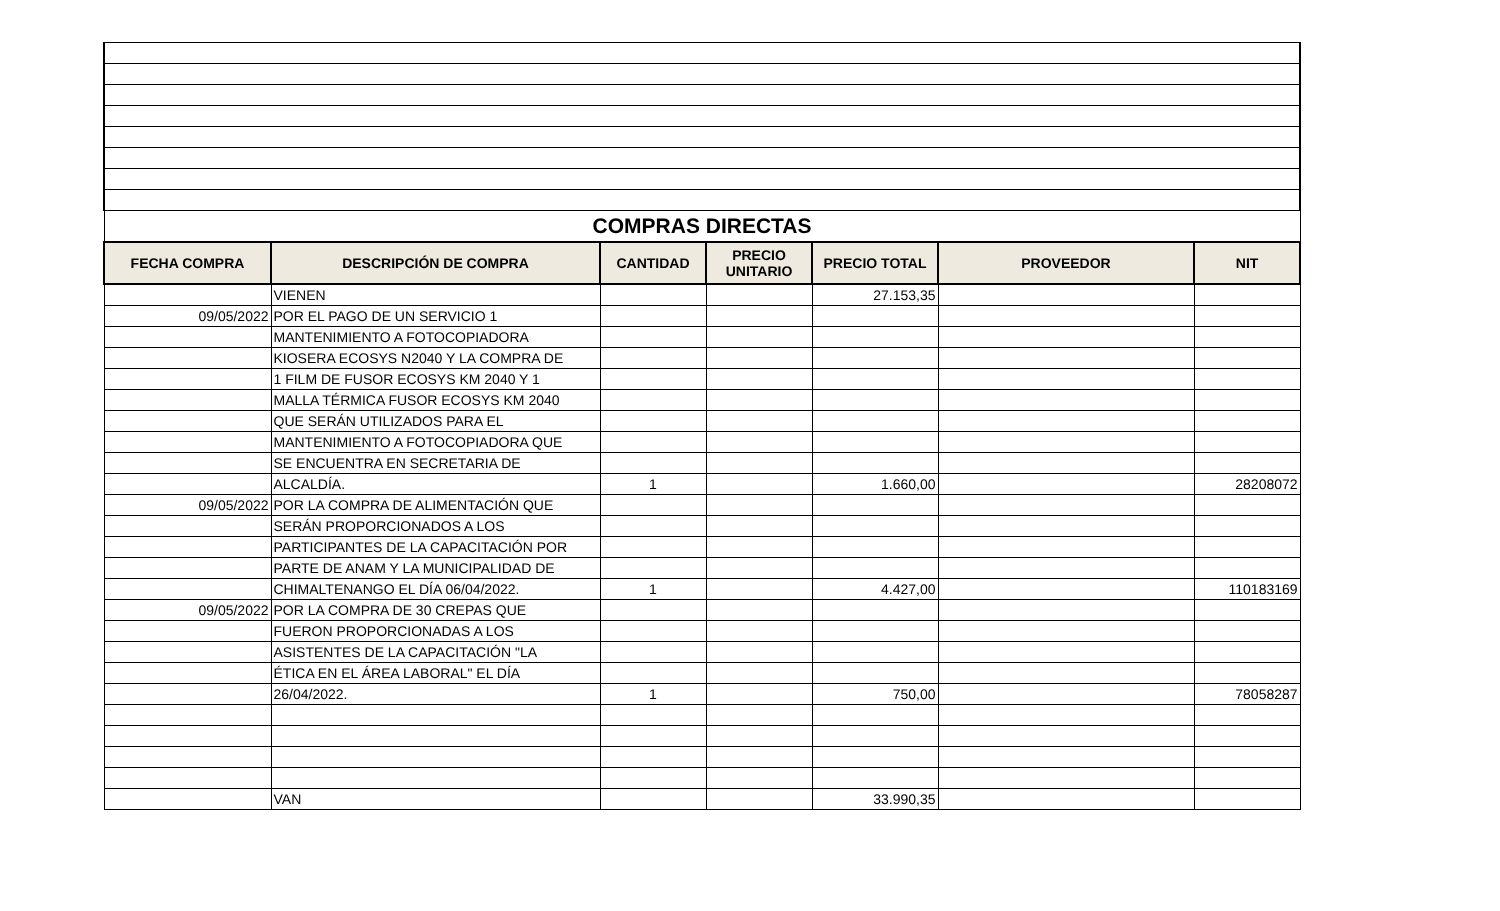| COMPRAS DIRECTAS | | | | | | |
| FECHA COMPRA | DESCRIPCIÓN DE COMPRA | CANTIDAD | PRECIO UNITARIO | PRECIO TOTAL | PROVEEDOR | NIT |
| | VIENEN | | | 27.153,35 | | |
| 09/05/2022 | POR EL PAGO DE UN SERVICIO 1 | | | | | |
| | MANTENIMIENTO A FOTOCOPIADORA | | | | | |
| | KIOSERA ECOSYS N2040 Y LA COMPRA DE | | | | | |
| | 1 FILM DE FUSOR ECOSYS KM 2040 Y 1 | | | | | |
| | MALLA TÉRMICA FUSOR ECOSYS KM 2040 | | | | | |
| | QUE SERÁN UTILIZADOS PARA EL | | | | | |
| | MANTENIMIENTO A FOTOCOPIADORA QUE | | | | | |
| | SE ENCUENTRA EN SECRETARIA DE | | | | | |
| | ALCALDÍA. | 1 | | 1.660,00 | | 28208072 |
| 09/05/2022 | POR LA COMPRA DE ALIMENTACIÓN QUE | | | | | |
| | SERÁN PROPORCIONADOS A LOS | | | | | |
| | PARTICIPANTES DE LA CAPACITACIÓN POR | | | | | |
| | PARTE DE ANAM Y LA MUNICIPALIDAD DE | | | | | |
| | CHIMALTENANGO EL DÍA 06/04/2022. | 1 | | 4.427,00 | | 110183169 |
| 09/05/2022 | POR LA COMPRA DE 30 CREPAS QUE | | | | | |
| | FUERON PROPORCIONADAS A LOS | | | | | |
| | ASISTENTES DE LA CAPACITACIÓN "LA | | | | | |
| | ÉTICA EN EL ÁREA LABORAL" EL DÍA | | | | | |
| | 26/04/2022. | 1 | | 750,00 | | 78058287 |
| | VAN | | | 33.990,35 | | |